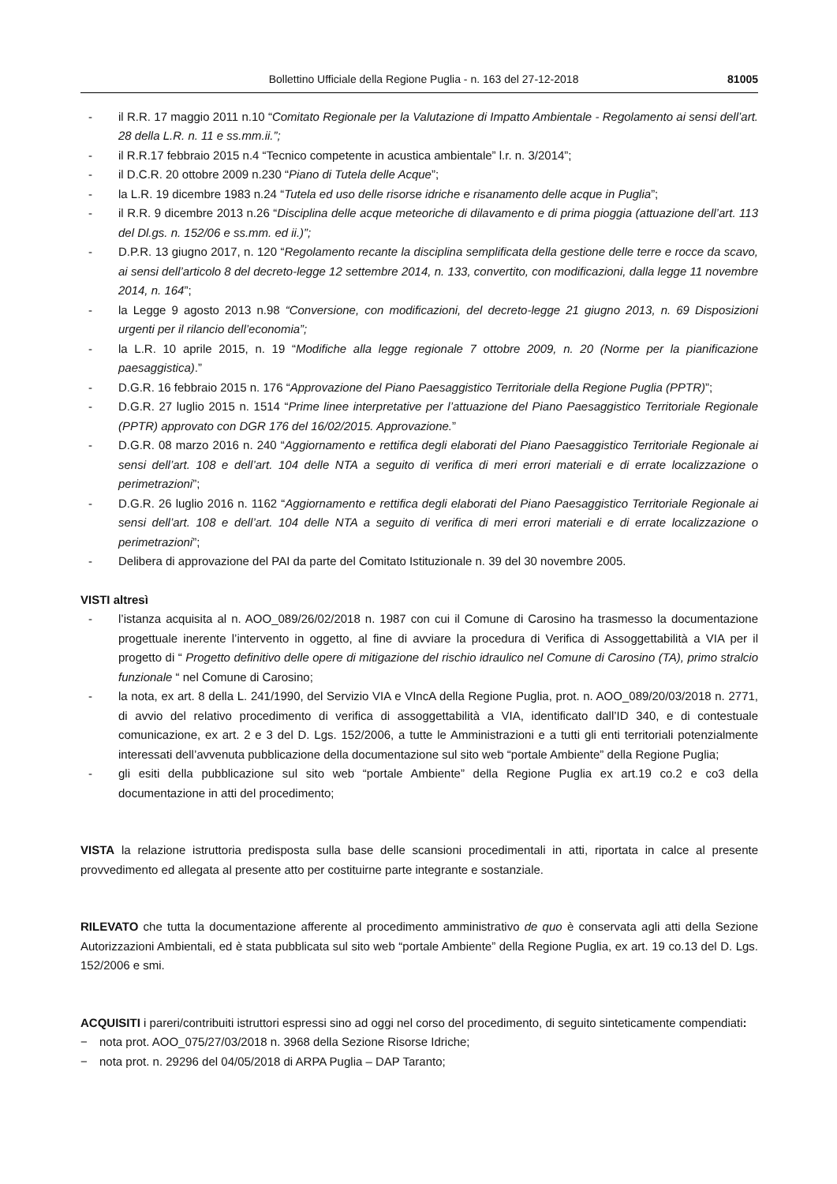Bollettino Ufficiale della Regione Puglia - n. 163 del 27-12-2018 81005
- il R.R. 17 maggio 2011 n.10 “Comitato Regionale per la Valutazione di Impatto Ambientale - Regolamento ai sensi dell’art. 28 della L.R. n. 11 e ss.mm.ii.”;
- il R.R.17 febbraio 2015 n.4 “Tecnico competente in acustica ambientale” l.r. n. 3/2014”;
- il D.C.R. 20 ottobre 2009 n.230 “Piano di Tutela delle Acque”;
- la L.R. 19 dicembre 1983 n.24 “Tutela ed uso delle risorse idriche e risanamento delle acque in Puglia”;
- il R.R. 9 dicembre 2013 n.26 “Disciplina delle acque meteoriche di dilavamento e di prima pioggia (attuazione dell’art. 113 del Dl.gs. n. 152/06 e ss.mm. ed ii.)”;
- D.P.R. 13 giugno 2017, n. 120 “Regolamento recante la disciplina semplificata della gestione delle terre e rocce da scavo, ai sensi dell’articolo 8 del decreto-legge 12 settembre 2014, n. 133, convertito, con modificazioni, dalla legge 11 novembre 2014, n. 164”;
- la Legge 9 agosto 2013 n.98 “Conversione, con modificazioni, del decreto-legge 21 giugno 2013, n. 69 Disposizioni urgenti per il rilancio dell’economia”;
- la L.R. 10 aprile 2015, n. 19 “Modifiche alla legge regionale 7 ottobre 2009, n. 20 (Norme per la pianificazione paesaggistica).”
- D.G.R. 16 febbraio 2015 n. 176 “Approvazione del Piano Paesaggistico Territoriale della Regione Puglia (PPTR)”;
- D.G.R. 27 luglio 2015 n. 1514 “Prime linee interpretative per l’attuazione del Piano Paesaggistico Territoriale Regionale (PPTR) approvato con DGR 176 del 16/02/2015. Approvazione.”
- D.G.R. 08 marzo 2016 n. 240 “Aggiornamento e rettifica degli elaborati del Piano Paesaggistico Territoriale Regionale ai sensi dell’art. 108 e dell’art. 104 delle NTA a seguito di verifica di meri errori materiali e di errate localizzazione o perimetrazioni”;
- D.G.R. 26 luglio 2016 n. 1162 “Aggiornamento e rettifica degli elaborati del Piano Paesaggistico Territoriale Regionale ai sensi dell’art. 108 e dell’art. 104 delle NTA a seguito di verifica di meri errori materiali e di errate localizzazione o perimetrazioni”;
- Delibera di approvazione del PAI da parte del Comitato Istituzionale n. 39 del 30 novembre 2005.
VISTI altresì
- l’istanza acquisita al n. AOO_089/26/02/2018 n. 1987 con cui il Comune di Carosino ha trasmesso la documentazione progettuale inerente l’intervento in oggetto, al fine di avviare la procedura di Verifica di Assoggettabilità a VIA per il progetto di “ Progetto definitivo delle opere di mitigazione del rischio idraulico nel Comune di Carosino (TA), primo stralcio funzionale “ nel Comune di Carosino;
- la nota, ex art. 8 della L. 241/1990, del Servizio VIA e VIncA della Regione Puglia, prot. n. AOO_089/20/03/2018 n. 2771, di avvio del relativo procedimento di verifica di assoggettabilità a VIA, identificato dall’ID 340, e di contestuale comunicazione, ex art. 2 e 3 del D. Lgs. 152/2006, a tutte le Amministrazioni e a tutti gli enti territoriali potenzialmente interessati dell’avvenuta pubblicazione della documentazione sul sito web “portale Ambiente” della Regione Puglia;
- gli esiti della pubblicazione sul sito web “portale Ambiente” della Regione Puglia ex art.19 co.2 e co3 della documentazione in atti del procedimento;
VISTA la relazione istruttoria predisposta sulla base delle scansioni procedimentali in atti, riportata in calce al presente provvedimento ed allegata al presente atto per costituirne parte integrante e sostanziale.
RILEVATO che tutta la documentazione afferente al procedimento amministrativo de quo è conservata agli atti della Sezione Autorizzazioni Ambientali, ed è stata pubblicata sul sito web “portale Ambiente” della Regione Puglia, ex art. 19 co.13 del D. Lgs. 152/2006 e smi.
ACQUISITI i pareri/contribuiti istruttori espressi sino ad oggi nel corso del procedimento, di seguito sinteticamente compendiati:
− nota prot. AOO_075/27/03/2018 n. 3968 della Sezione Risorse Idriche;
− nota prot. n. 29296 del 04/05/2018 di ARPA Puglia – DAP Taranto;